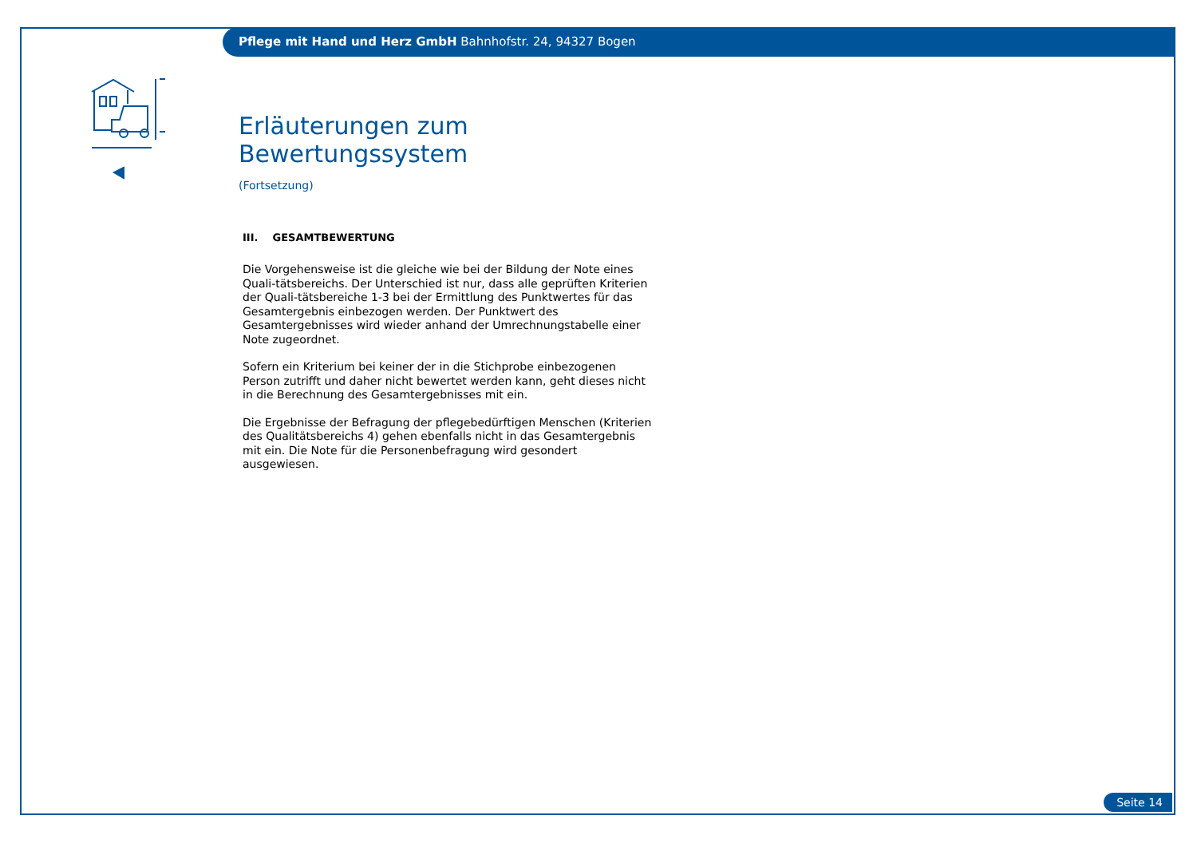Pflege mit Hand und Herz GmbH Bahnhofstr. 24, 94327 Bogen
Erläuterungen zum Bewertungssystem
(Fortsetzung)
III. GESAMTBEWERTUNG
Die Vorgehensweise ist die gleiche wie bei der Bildung der Note eines Quali-tätsbereichs. Der Unterschied ist nur, dass alle geprüften Kriterien der Quali-tätsbereiche 1-3 bei der Ermittlung des Punktwertes für das Gesamtergebnis einbezogen werden. Der Punktwert des Gesamtergebnisses wird wieder anhand der Umrechnungstabelle einer Note zugeordnet.
Sofern ein Kriterium bei keiner der in die Stichprobe einbezogenen Person zutrifft und daher nicht bewertet werden kann, geht dieses nicht in die Berechnung des Gesamtergebnisses mit ein.
Die Ergebnisse der Befragung der pflegebedürftigen Menschen (Kriterien des Qualitätsbereichs 4) gehen ebenfalls nicht in das Gesamtergebnis mit ein. Die Note für die Personenbefragung wird gesondert ausgewiesen.
Seite 14